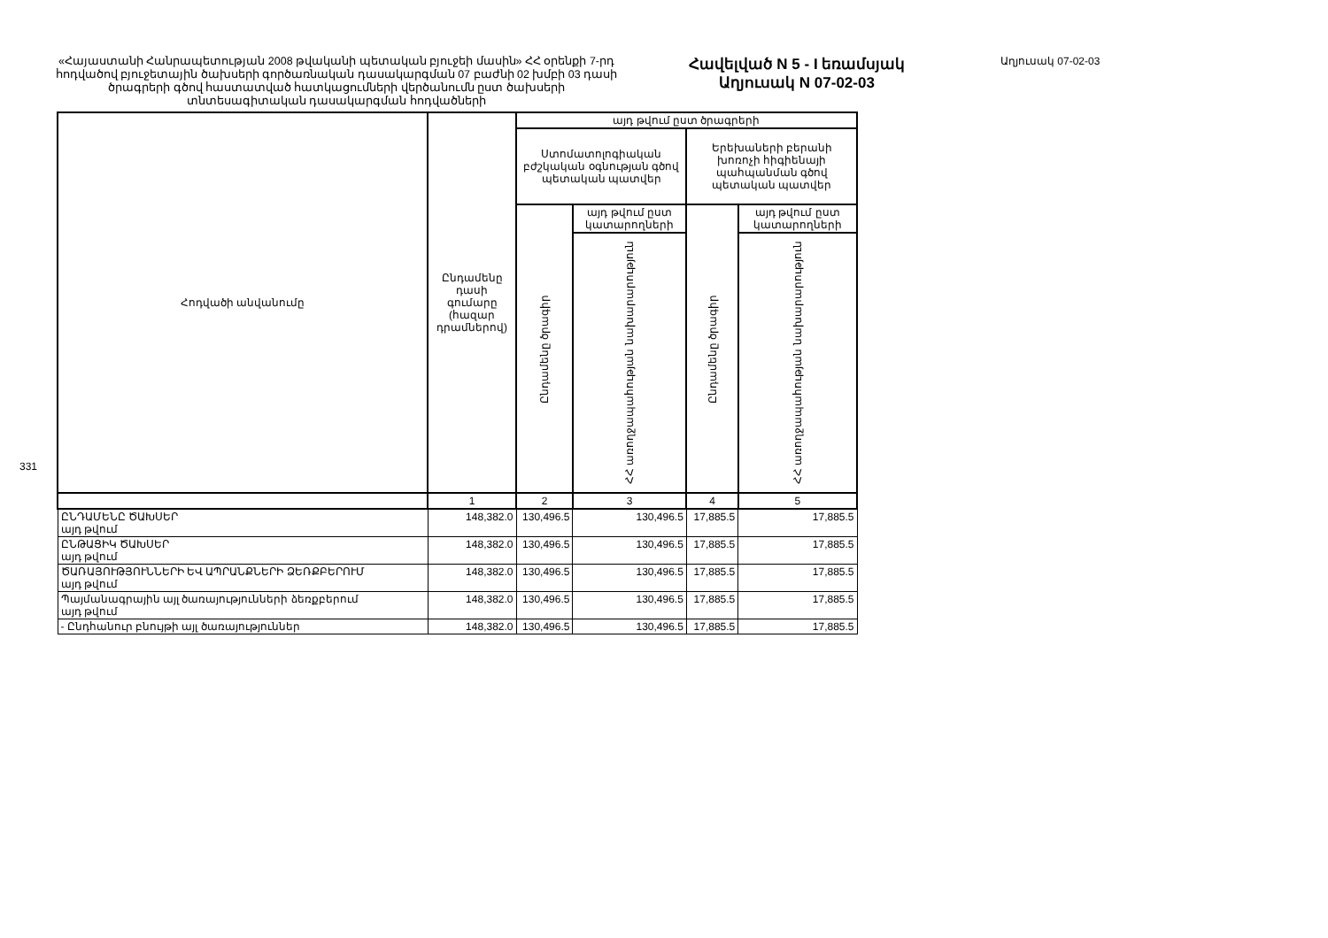331
«Հայաստանի Հանրապետության 2008 թվականի պետական բյուջեի մասին» ՀՀ օրենքի 7-րդ հոդվածով բյուջետային ծախսերի գործառնական դասակարգման 07 բաժնի 02 խմբի 03 դասի ծրագրերի գծով հաստատված հատկացումների վերծանումն ըստ ծախսերի տնտեսագիտական դասակարգման հոդվածների
Հավելված N 5 - I եռամսյակ
Աղյուսակ N 07-02-03
Աղյուսակ 07-02-03
| Հոդվածի անվանումը | Ընդամենը դասի գումարը (հազար դրամներով) | այդ թվում ըստ ծրագրերի | | | |
| --- | --- | --- | --- | --- | --- |
| | | Ստոմատոլոգիական բժշկական օգնության գծով պետական պատվեր | | Երեխաների բերանի խոռոչի հիգիենայի պահպանման գծով պետական պատվեր | |
| | | Ընդամենը ծրագիր | այդ թվում ըստ կատարողների | Ընդամենը ծրագիր | այդ թվում ըստ կատարողների |
| | | | ՀՀ առողջապահության նախարարություն | | ՀՀ առողջապահության նախարարություն |
| | 1 | 2 | 3 | 4 | 5 |
| ԸՆԴԱՄԵՆԸ ԾԱԽՍԵՐ այդ թվում | 148,382.0 | 130,496.5 | 130,496.5 | 17,885.5 | 17,885.5 |
| ԸՆԹԱՑԻԿ ԾԱԽՍԵՐ այդ թվում | 148,382.0 | 130,496.5 | 130,496.5 | 17,885.5 | 17,885.5 |
| ԾԱՌԱՅՈՒԹՅՈՒՆՆԵՐԻ ԵՎ ԱՊՐԱՆՔՆԵՐԻ ՁԵՌՔԲԵՐՈՒՄ այդ թվում | 148,382.0 | 130,496.5 | 130,496.5 | 17,885.5 | 17,885.5 |
| Պայմանագրային այլ ծառայությունների ձեռքբերում այդ թվում | 148,382.0 | 130,496.5 | 130,496.5 | 17,885.5 | 17,885.5 |
| - Ընդհանուր բնույթի այլ ծառայություններ | 148,382.0 | 130,496.5 | 130,496.5 | 17,885.5 | 17,885.5 |